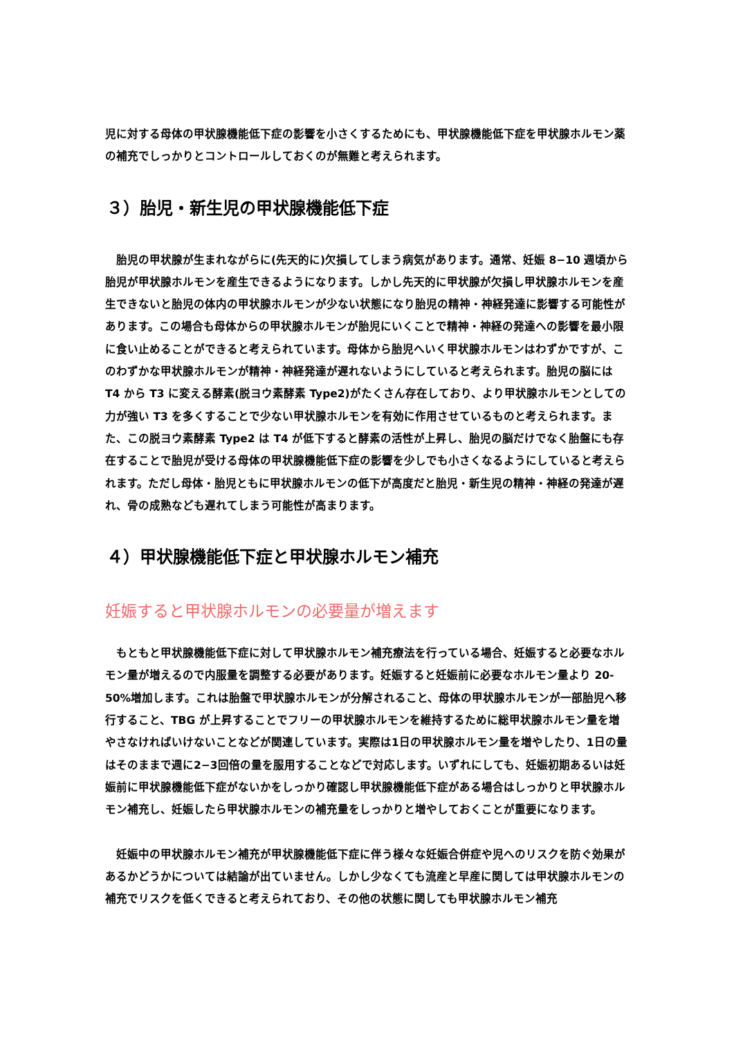児に対する母体の甲状腺機能低下症の影響を小さくするためにも、甲状腺機能低下症を甲状腺ホルモン薬の補充でしっかりとコントロールしておくのが無難と考えられます。
３）胎児・新生児の甲状腺機能低下症
　胎児の甲状腺が生まれながらに(先天的に)欠損してしまう病気があります。通常、妊娠 8−10 週頃から胎児が甲状腺ホルモンを産生できるようになります。しかし先天的に甲状腺が欠損し甲状腺ホルモンを産生できないと胎児の体内の甲状腺ホルモンが少ない状態になり胎児の精神・神経発達に影響する可能性があります。この場合も母体からの甲状腺ホルモンが胎児にいくことで精神・神経の発達への影響を最小限に食い止めることができると考えられています。母体から胎児へいく甲状腺ホルモンはわずかですが、このわずかな甲状腺ホルモンが精神・神経発達が遅れないようにしていると考えられます。胎児の脳には T4 から T3 に変える酵素(脱ヨウ素酵素 Type2)がたくさん存在しており、より甲状腺ホルモンとしての力が強い T3 を多くすることで少ない甲状腺ホルモンを有効に作用させているものと考えられます。また、この脱ヨウ素酵素 Type2 は T4 が低下すると酵素の活性が上昇し、胎児の脳だけでなく胎盤にも存在することで胎児が受ける母体の甲状腺機能低下症の影響を少しでも小さくなるようにしていると考えられます。ただし母体・胎児ともに甲状腺ホルモンの低下が高度だと胎児・新生児の精神・神経の発達が遅れ、骨の成熟なども遅れてしまう可能性が高まります。
４）甲状腺機能低下症と甲状腺ホルモン補充
妊娠すると甲状腺ホルモンの必要量が増えます
　もともと甲状腺機能低下症に対して甲状腺ホルモン補充療法を行っている場合、妊娠すると必要なホルモン量が増えるので内服量を調整する必要があります。妊娠すると妊娠前に必要なホルモン量より 20-50%増加します。これは胎盤で甲状腺ホルモンが分解されること、母体の甲状腺ホルモンが一部胎児へ移行すること、TBG が上昇することでフリーの甲状腺ホルモンを維持するために総甲状腺ホルモン量を増やさなければいけないことなどが関連しています。実際は1日の甲状腺ホルモン量を増やしたり、1日の量はそのままで週に2−3回倍の量を服用することなどで対応します。いずれにしても、妊娠初期あるいは妊娠前に甲状腺機能低下症がないかをしっかり確認し甲状腺機能低下症がある場合はしっかりと甲状腺ホルモン補充し、妊娠したら甲状腺ホルモンの補充量をしっかりと増やしておくことが重要になります。
　妊娠中の甲状腺ホルモン補充が甲状腺機能低下症に伴う様々な妊娠合併症や児へのリスクを防ぐ効果があるかどうかについては結論が出ていません。しかし少なくても流産と早産に関しては甲状腺ホルモンの補充でリスクを低くできると考えられており、その他の状態に関しても甲状腺ホルモン補充